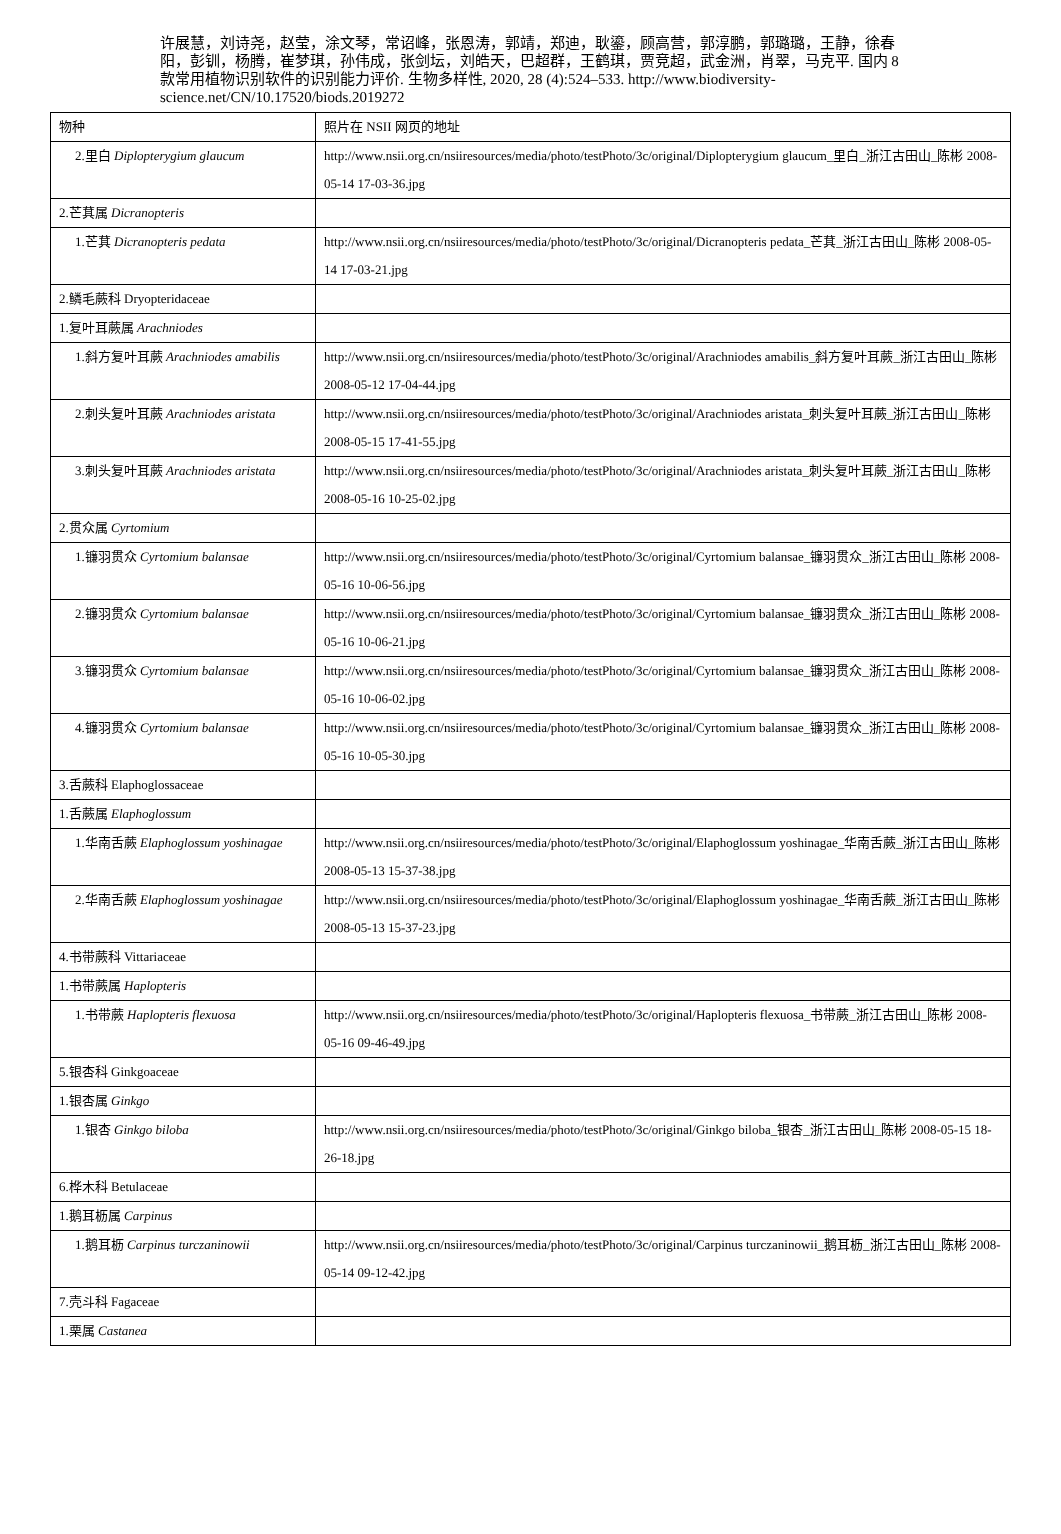许展慧，刘诗尧，赵莹，涂文琴，常诏峰，张恩涛，郭靖，郑迪，耿鎏，顾高营，郭淳鹏，郭璐璐，王静，徐春阳，彭钏，杨腾，崔梦琪，孙伟成，张剑坛，刘皓天，巴超群，王鹤琪，贾竞超，武金洲，肖翠，马克平. 国内 8 款常用植物识别软件的识别能力评价. 生物多样性, 2020, 28 (4):524–533. http://www.biodiversity-science.net/CN/10.17520/biods.2019272
| 物种 | 照片在 NSII 网页的地址 |
| 2.里白 Diplopterygium glaucum | http://www.nsii.org.cn/nsiiresources/media/photo/testPhoto/3c/original/Diplopterygium glaucum_里白_浙江古田山_陈彬 2008-05-14 17-03-36.jpg |
| 2.芒萁属 Dicranopteris | |
| 1.芒萁 Dicranopteris pedata | http://www.nsii.org.cn/nsiiresources/media/photo/testPhoto/3c/original/Dicranopteris pedata_芒萁_浙江古田山_陈彬 2008-05-14 17-03-21.jpg |
| 2.鳞毛蕨科 Dryopteridaceae | |
| 1.复叶耳蕨属 Arachniodes | |
| 1.斜方复叶耳蕨 Arachniodes amabilis | http://www.nsii.org.cn/nsiiresources/media/photo/testPhoto/3c/original/Arachniodes amabilis_斜方复叶耳蕨_浙江古田山_陈彬 2008-05-12 17-04-44.jpg |
| 2.刺头复叶耳蕨 Arachniodes aristata | http://www.nsii.org.cn/nsiiresources/media/photo/testPhoto/3c/original/Arachniodes aristata_刺头复叶耳蕨_浙江古田山_陈彬 2008-05-15 17-41-55.jpg |
| 3.刺头复叶耳蕨 Arachniodes aristata | http://www.nsii.org.cn/nsiiresources/media/photo/testPhoto/3c/original/Arachniodes aristata_刺头复叶耳蕨_浙江古田山_陈彬 2008-05-16 10-25-02.jpg |
| 2.贯众属 Cyrtomium | |
| 1.镰羽贯众 Cyrtomium balansae | http://www.nsii.org.cn/nsiiresources/media/photo/testPhoto/3c/original/Cyrtomium balansae_镰羽贯众_浙江古田山_陈彬 2008-05-16 10-06-56.jpg |
| 2.镰羽贯众 Cyrtomium balansae | http://www.nsii.org.cn/nsiiresources/media/photo/testPhoto/3c/original/Cyrtomium balansae_镰羽贯众_浙江古田山_陈彬 2008-05-16 10-06-21.jpg |
| 3.镰羽贯众 Cyrtomium balansae | http://www.nsii.org.cn/nsiiresources/media/photo/testPhoto/3c/original/Cyrtomium balansae_镰羽贯众_浙江古田山_陈彬 2008-05-16 10-06-02.jpg |
| 4.镰羽贯众 Cyrtomium balansae | http://www.nsii.org.cn/nsiiresources/media/photo/testPhoto/3c/original/Cyrtomium balansae_镰羽贯众_浙江古田山_陈彬 2008-05-16 10-05-30.jpg |
| 3.舌蕨科 Elaphoglossaceae | |
| 1.舌蕨属 Elaphoglossum | |
| 1.华南舌蕨 Elaphoglossum yoshinagae | http://www.nsii.org.cn/nsiiresources/media/photo/testPhoto/3c/original/Elaphoglossum yoshinagae_华南舌蕨_浙江古田山_陈彬 2008-05-13 15-37-38.jpg |
| 2.华南舌蕨 Elaphoglossum yoshinagae | http://www.nsii.org.cn/nsiiresources/media/photo/testPhoto/3c/original/Elaphoglossum yoshinagae_华南舌蕨_浙江古田山_陈彬 2008-05-13 15-37-23.jpg |
| 4.书带蕨科 Vittariaceae | |
| 1.书带蕨属 Haplopteris | |
| 1.书带蕨 Haplopteris flexuosa | http://www.nsii.org.cn/nsiiresources/media/photo/testPhoto/3c/original/Haplopteris flexuosa_书带蕨_浙江古田山_陈彬 2008-05-16 09-46-49.jpg |
| 5.银杏科 Ginkgoaceae | |
| 1.银杏属 Ginkgo | |
| 1.银杏 Ginkgo biloba | http://www.nsii.org.cn/nsiiresources/media/photo/testPhoto/3c/original/Ginkgo biloba_银杏_浙江古田山_陈彬 2008-05-15 18-26-18.jpg |
| 6.桦木科 Betulaceae | |
| 1.鹅耳枥属 Carpinus | |
| 1.鹅耳枥 Carpinus turczaninowii | http://www.nsii.org.cn/nsiiresources/media/photo/testPhoto/3c/original/Carpinus turczaninowii_鹅耳枥_浙江古田山_陈彬 2008-05-14 09-12-42.jpg |
| 7.壳斗科 Fagaceae | |
| 1.栗属 Castanea | |